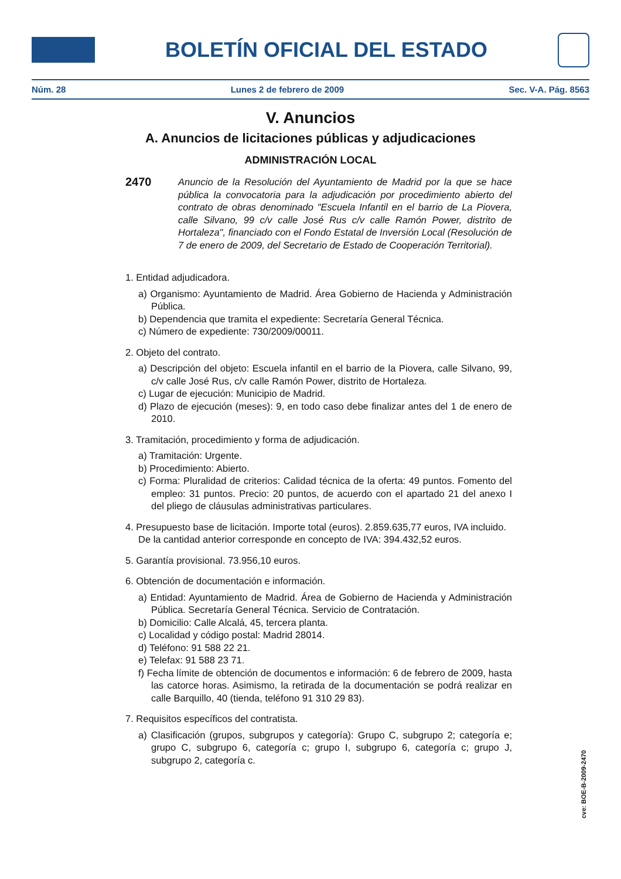BOLETÍN OFICIAL DEL ESTADO
Núm. 28 Lunes 2 de febrero de 2009 Sec. V-A. Pág. 8563
V. Anuncios
A. Anuncios de licitaciones públicas y adjudicaciones
ADMINISTRACIÓN LOCAL
2470 Anuncio de la Resolución del Ayuntamiento de Madrid por la que se hace pública la convocatoria para la adjudicación por procedimiento abierto del contrato de obras denominado "Escuela Infantil en el barrio de La Piovera, calle Silvano, 99 c/v calle José Rus c/v calle Ramón Power, distrito de Hortaleza", financiado con el Fondo Estatal de Inversión Local (Resolución de 7 de enero de 2009, del Secretario de Estado de Cooperación Territorial).
1. Entidad adjudicadora.
a) Organismo: Ayuntamiento de Madrid. Área Gobierno de Hacienda y Administración Pública.
b) Dependencia que tramita el expediente: Secretaría General Técnica.
c) Número de expediente: 730/2009/00011.
2. Objeto del contrato.
a) Descripción del objeto: Escuela infantil en el barrio de la Piovera, calle Silvano, 99, c/v calle José Rus, c/v calle Ramón Power, distrito de Hortaleza.
c) Lugar de ejecución: Municipio de Madrid.
d) Plazo de ejecución (meses): 9, en todo caso debe finalizar antes del 1 de enero de 2010.
3. Tramitación, procedimiento y forma de adjudicación.
a) Tramitación: Urgente.
b) Procedimiento: Abierto.
c) Forma: Pluralidad de criterios: Calidad técnica de la oferta: 49 puntos. Fomento del empleo: 31 puntos. Precio: 20 puntos, de acuerdo con el apartado 21 del anexo I del pliego de cláusulas administrativas particulares.
4. Presupuesto base de licitación. Importe total (euros). 2.859.635,77 euros, IVA incluido. De la cantidad anterior corresponde en concepto de IVA: 394.432,52 euros.
5. Garantía provisional. 73.956,10 euros.
6. Obtención de documentación e información.
a) Entidad: Ayuntamiento de Madrid. Área de Gobierno de Hacienda y Administración Pública. Secretaría General Técnica. Servicio de Contratación.
b) Domicilio: Calle Alcalá, 45, tercera planta.
c) Localidad y código postal: Madrid 28014.
d) Teléfono: 91 588 22 21.
e) Telefax: 91 588 23 71.
f) Fecha límite de obtención de documentos e información: 6 de febrero de 2009, hasta las catorce horas. Asimismo, la retirada de la documentación se podrá realizar en calle Barquillo, 40 (tienda, teléfono 91 310 29 83).
7. Requisitos específicos del contratista.
a) Clasificación (grupos, subgrupos y categoría): Grupo C, subgrupo 2; categoría e; grupo C, subgrupo 6, categoría c; grupo I, subgrupo 6, categoría c; grupo J, subgrupo 2, categoría c.
cve: BOE-B-2009-2470